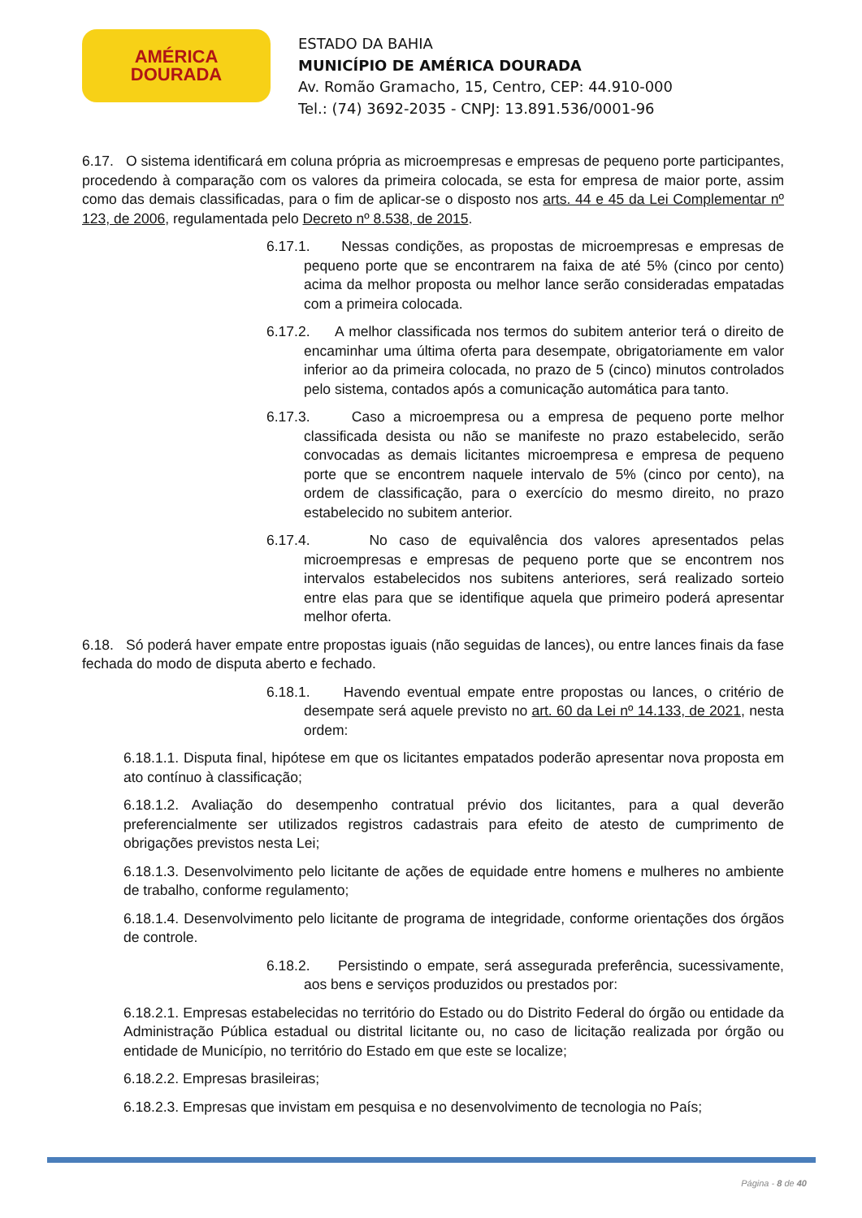AMÉRICA
DOURADA
ESTADO DA BAHIA
MUNICÍPIO DE AMÉRICA DOURADA
Av. Romão Gramacho, 15, Centro, CEP: 44.910-000
Tel.: (74) 3692-2035 - CNPJ: 13.891.536/0001-96
6.17. O sistema identificará em coluna própria as microempresas e empresas de pequeno porte participantes, procedendo à comparação com os valores da primeira colocada, se esta for empresa de maior porte, assim como das demais classificadas, para o fim de aplicar-se o disposto nos arts. 44 e 45 da Lei Complementar nº 123, de 2006, regulamentada pelo Decreto nº 8.538, de 2015.
6.17.1. Nessas condições, as propostas de microempresas e empresas de pequeno porte que se encontrarem na faixa de até 5% (cinco por cento) acima da melhor proposta ou melhor lance serão consideradas empatadas com a primeira colocada.
6.17.2. A melhor classificada nos termos do subitem anterior terá o direito de encaminhar uma última oferta para desempate, obrigatoriamente em valor inferior ao da primeira colocada, no prazo de 5 (cinco) minutos controlados pelo sistema, contados após a comunicação automática para tanto.
6.17.3. Caso a microempresa ou a empresa de pequeno porte melhor classificada desista ou não se manifeste no prazo estabelecido, serão convocadas as demais licitantes microempresa e empresa de pequeno porte que se encontrem naquele intervalo de 5% (cinco por cento), na ordem de classificação, para o exercício do mesmo direito, no prazo estabelecido no subitem anterior.
6.17.4. No caso de equivalência dos valores apresentados pelas microempresas e empresas de pequeno porte que se encontrem nos intervalos estabelecidos nos subitens anteriores, será realizado sorteio entre elas para que se identifique aquela que primeiro poderá apresentar melhor oferta.
6.18. Só poderá haver empate entre propostas iguais (não seguidas de lances), ou entre lances finais da fase fechada do modo de disputa aberto e fechado.
6.18.1. Havendo eventual empate entre propostas ou lances, o critério de desempate será aquele previsto no art. 60 da Lei nº 14.133, de 2021, nesta ordem:
6.18.1.1. Disputa final, hipótese em que os licitantes empatados poderão apresentar nova proposta em ato contínuo à classificação;
6.18.1.2. Avaliação do desempenho contratual prévio dos licitantes, para a qual deverão preferencialmente ser utilizados registros cadastrais para efeito de atesto de cumprimento de obrigações previstos nesta Lei;
6.18.1.3. Desenvolvimento pelo licitante de ações de equidade entre homens e mulheres no ambiente de trabalho, conforme regulamento;
6.18.1.4. Desenvolvimento pelo licitante de programa de integridade, conforme orientações dos órgãos de controle.
6.18.2. Persistindo o empate, será assegurada preferência, sucessivamente, aos bens e serviços produzidos ou prestados por:
6.18.2.1. Empresas estabelecidas no território do Estado ou do Distrito Federal do órgão ou entidade da Administração Pública estadual ou distrital licitante ou, no caso de licitação realizada por órgão ou entidade de Município, no território do Estado em que este se localize;
6.18.2.2. Empresas brasileiras;
6.18.2.3. Empresas que invistam em pesquisa e no desenvolvimento de tecnologia no País;
Página - 8 de 40